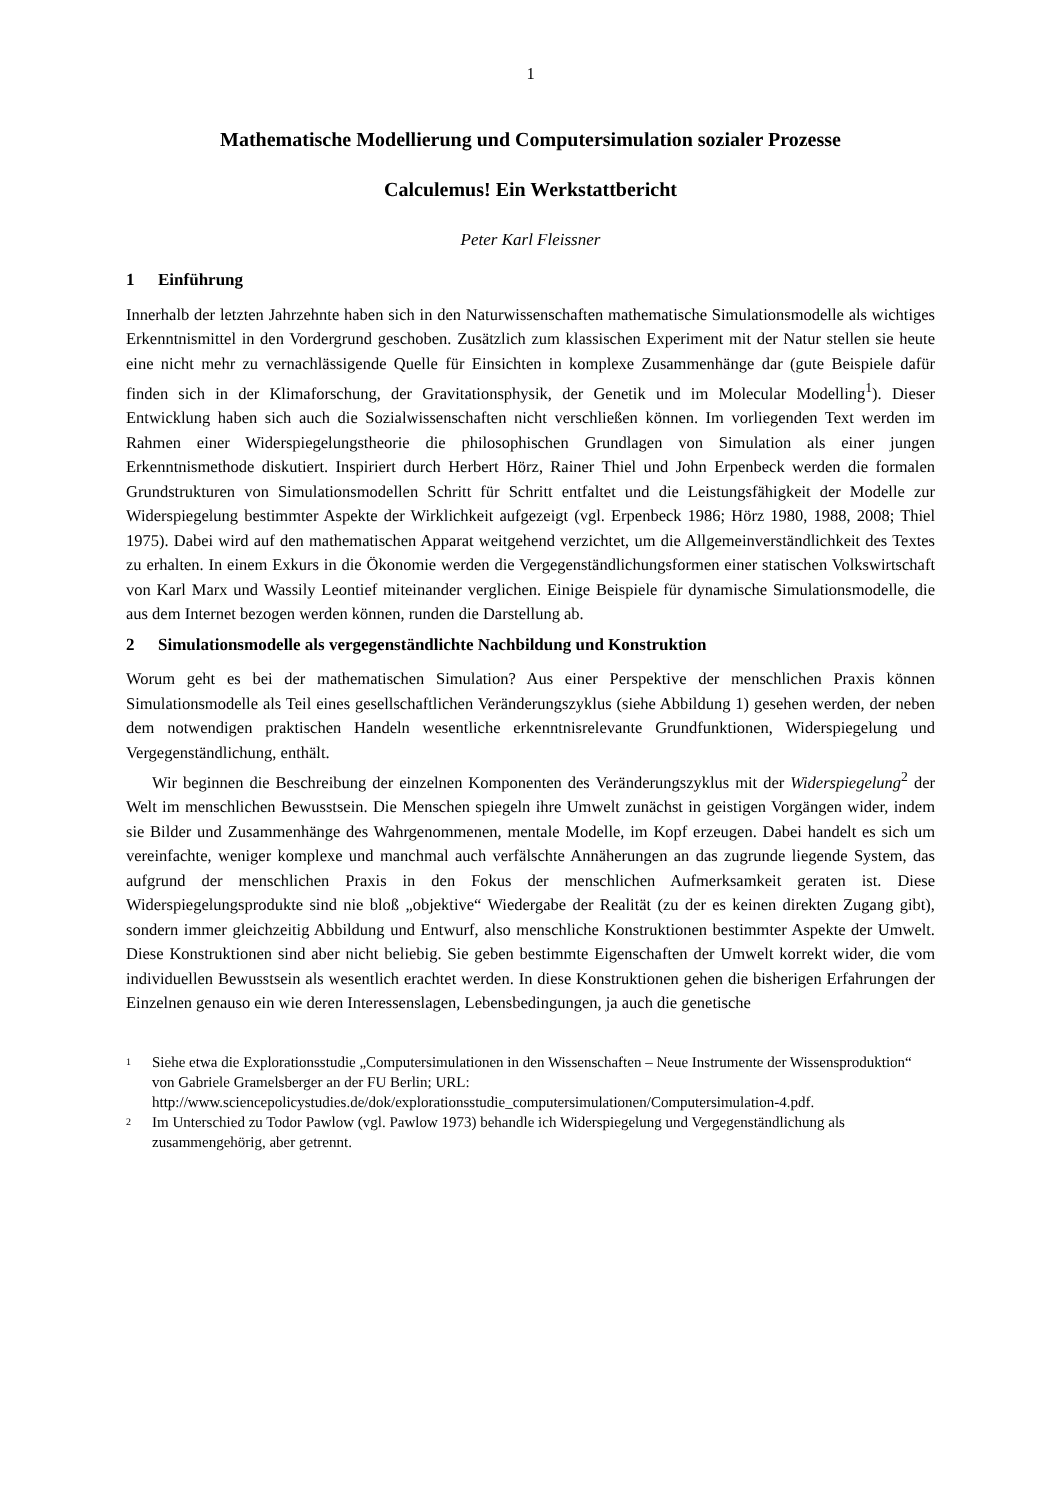1
Mathematische Modellierung und Computersimulation sozialer Prozesse
Calculemus! Ein Werkstattbericht
Peter Karl Fleissner
1 Einführung
Innerhalb der letzten Jahrzehnte haben sich in den Naturwissenschaften mathematische Simulationsmodelle als wichtiges Erkenntnismittel in den Vordergrund geschoben. Zusätzlich zum klassischen Experiment mit der Natur stellen sie heute eine nicht mehr zu vernachlässigende Quelle für Einsichten in komplexe Zusammenhänge dar (gute Beispiele dafür finden sich in der Klimaforschung, der Gravitationsphysik, der Genetik und im Molecular Modelling<sup>1</sup>). Dieser Entwicklung haben sich auch die Sozialwissenschaften nicht verschließen können. Im vorliegenden Text werden im Rahmen einer Widerspiegelungstheorie die philosophischen Grundlagen von Simulation als einer jungen Erkenntnismethode diskutiert. Inspiriert durch Herbert Hörz, Rainer Thiel und John Erpenbeck werden die formalen Grundstrukturen von Simulationsmodellen Schritt für Schritt entfaltet und die Leistungsfähigkeit der Modelle zur Widerspiegelung bestimmter Aspekte der Wirklichkeit aufgezeigt (vgl. Erpenbeck 1986; Hörz 1980, 1988, 2008; Thiel 1975). Dabei wird auf den mathematischen Apparat weitgehend verzichtet, um die Allgemeinverständlichkeit des Textes zu erhalten. In einem Exkurs in die Ökonomie werden die Vergegenständlichungsformen einer statischen Volkswirtschaft von Karl Marx und Wassily Leontief miteinander verglichen. Einige Beispiele für dynamische Simulationsmodelle, die aus dem Internet bezogen werden können, runden die Darstellung ab.
2 Simulationsmodelle als vergegenständlichte Nachbildung und Konstruktion
Worum geht es bei der mathematischen Simulation? Aus einer Perspektive der menschlichen Praxis können Simulationsmodelle als Teil eines gesellschaftlichen Veränderungszyklus (siehe Abbildung 1) gesehen werden, der neben dem notwendigen praktischen Handeln wesentliche erkenntnisrelevante Grundfunktionen, Widerspiegelung und Vergegenständlichung, enthält.
Wir beginnen die Beschreibung der einzelnen Komponenten des Veränderungszyklus mit der Widerspiegelung<sup>2</sup> der Welt im menschlichen Bewusstsein. Die Menschen spiegeln ihre Umwelt zunächst in geistigen Vorgängen wider, indem sie Bilder und Zusammenhänge des Wahrgenommenen, mentale Modelle, im Kopf erzeugen. Dabei handelt es sich um vereinfachte, weniger komplexe und manchmal auch verfälschte Annäherungen an das zugrunde liegende System, das aufgrund der menschlichen Praxis in den Fokus der menschlichen Aufmerksamkeit geraten ist. Diese Widerspiegelungsprodukte sind nie bloß „objektive“ Wiedergabe der Realität (zu der es keinen direkten Zugang gibt), sondern immer gleichzeitig Abbildung und Entwurf, also menschliche Konstruktionen bestimmter Aspekte der Umwelt. Diese Konstruktionen sind aber nicht beliebig. Sie geben bestimmte Eigenschaften der Umwelt korrekt wider, die vom individuellen Bewusstsein als wesentlich erachtet werden. In diese Konstruktionen gehen die bisherigen Erfahrungen der Einzelnen genauso ein wie deren Interessenslagen, Lebensbedingungen, ja auch die genetische
<sup>1</sup> Siehe etwa die Explorationsstudie „Computersimulationen in den Wissenschaften – Neue Instrumente der Wissensproduktion“ von Gabriele Gramelsberger an der FU Berlin; URL: http://www.sciencepolicystudies.de/dok/explorationsstudie_computersimulationen/Computersimulation-4.pdf.
<sup>2</sup> Im Unterschied zu Todor Pawlow (vgl. Pawlow 1973) behandle ich Widerspiegelung und Vergegenständlichung als zusammengehörig, aber getrennt.